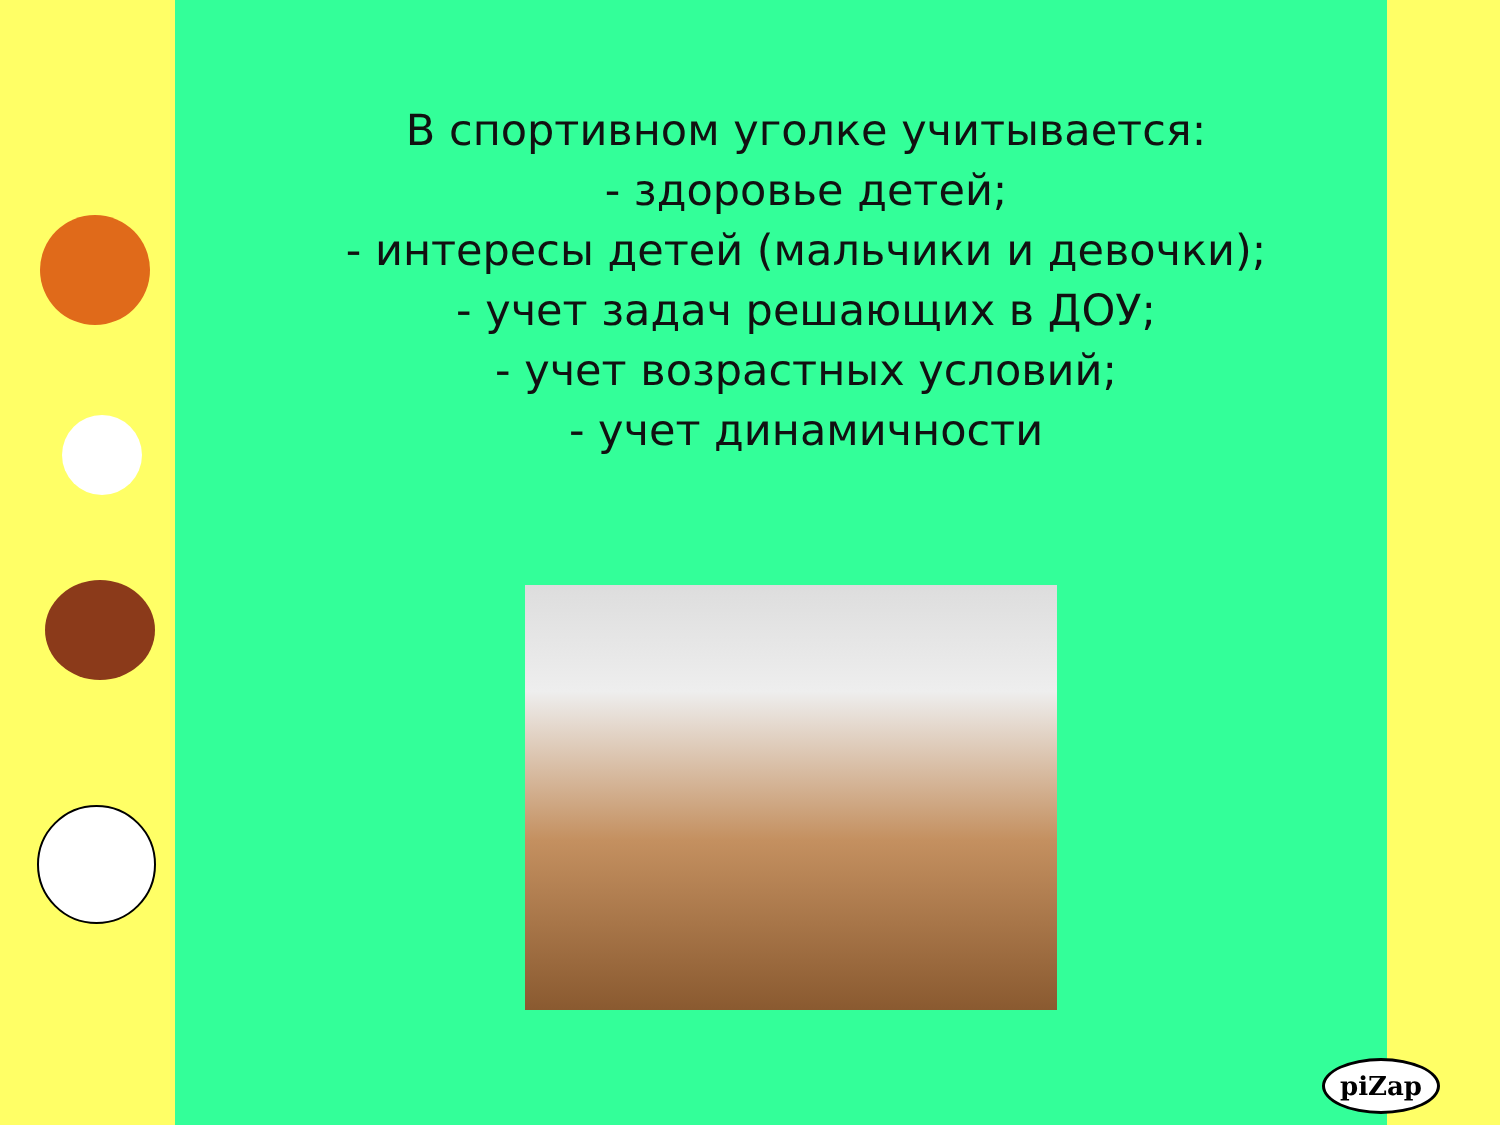В спортивном уголке учитывается:
- здоровье детей;
- интересы детей (мальчики и девочки);
- учет задач решающих в ДОУ;
- учет возрастных условий;
- учет динамичности
piZap